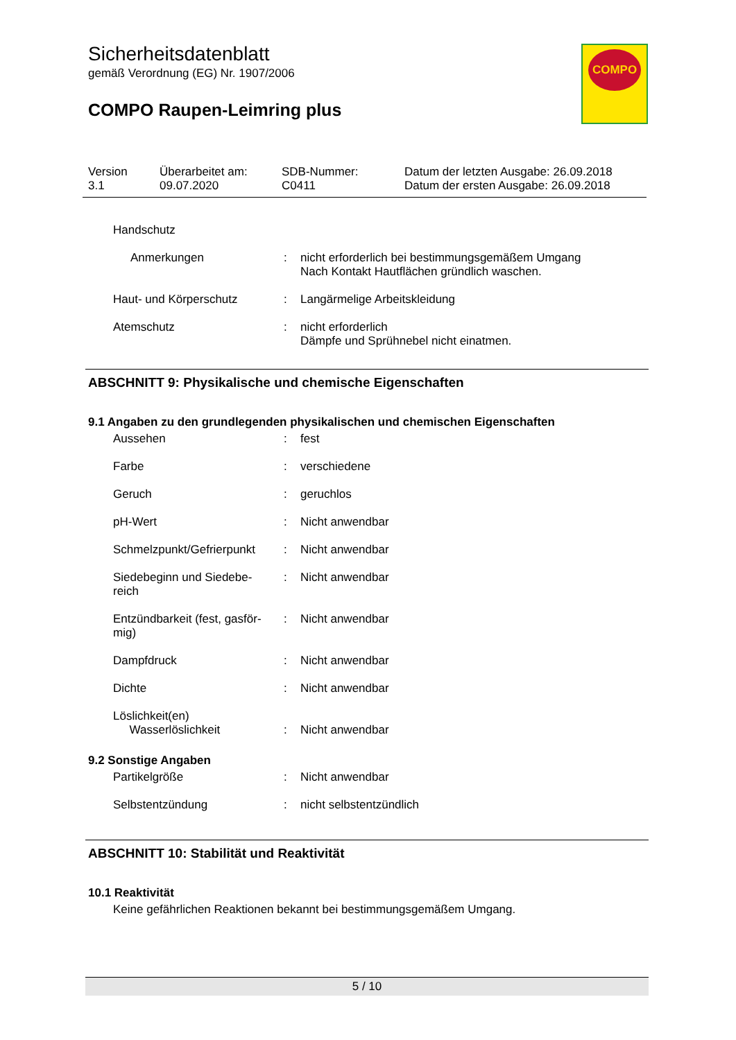Sicherheitsdatenblatt
gemäß Verordnung (EG) Nr. 1907/2006
COMPO Raupen-Leimring plus
COMPO
| Version 3.1 | Überarbeitet am: 09.07.2020 | SDB-Nummer: C0411 | Datum der letzten Ausgabe: 26.09.2018 Datum der ersten Ausgabe: 26.09.2018 |
| Handschutz | | |
| Anmerkungen | : | nicht erforderlich bei bestimmungsgemäßem Umgang Nach Kontakt Hautflächen gründlich waschen. |
| Haut- und Körperschutz | : | Langärmelige Arbeitskleidung |
| Atemschutz | : | nicht erforderlich Dämpfe und Sprühnebel nicht einatmen. |
ABSCHNITT 9: Physikalische und chemische Eigenschaften
9.1 Angaben zu den grundlegenden physikalischen und chemischen Eigenschaften
| Aussehen | : | fest |
| Farbe | : | verschiedene |
| Geruch | : | geruchlos |
| pH-Wert | : | Nicht anwendbar |
| Schmelzpunkt/Gefrierpunkt | : | Nicht anwendbar |
| Siedebeginn und Siedebe- reich | : | Nicht anwendbar |
| Entzündbarkeit (fest, gasför- mig) | : | Nicht anwendbar |
| Dampfdruck | : | Nicht anwendbar |
| Dichte | : | Nicht anwendbar |
| Löslichkeit(en) Wasserlöslichkeit | : | Nicht anwendbar |
9.2 Sonstige Angaben
| Partikelgröße | : | Nicht anwendbar |
| Selbstentzündung | : | nicht selbstentzündlich |
ABSCHNITT 10: Stabilität und Reaktivität
10.1 Reaktivität
Keine gefährlichen Reaktionen bekannt bei bestimmungsgemäßem Umgang.
5 / 10